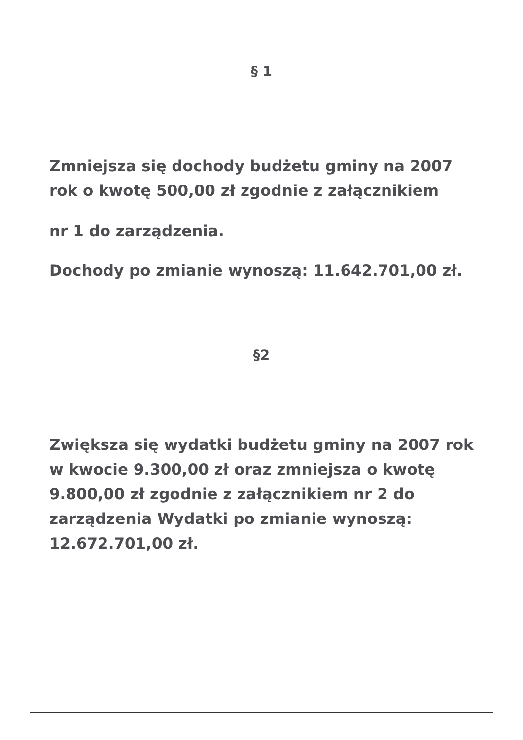§ 1
Zmniejsza się dochody budżetu gminy na 2007 rok o kwotę 500,00 zł zgodnie z załącznikiem
nr 1 do zarządzenia.
Dochody po zmianie wynoszą: 11.642.701,00 zł.
§2
Zwiększa się wydatki budżetu gminy na 2007 rok w kwocie 9.300,00 zł oraz zmniejsza o kwotę 9.800,00 zł zgodnie z załącznikiem nr 2 do zarządzenia Wydatki po zmianie wynoszą: 12.672.701,00 zł.